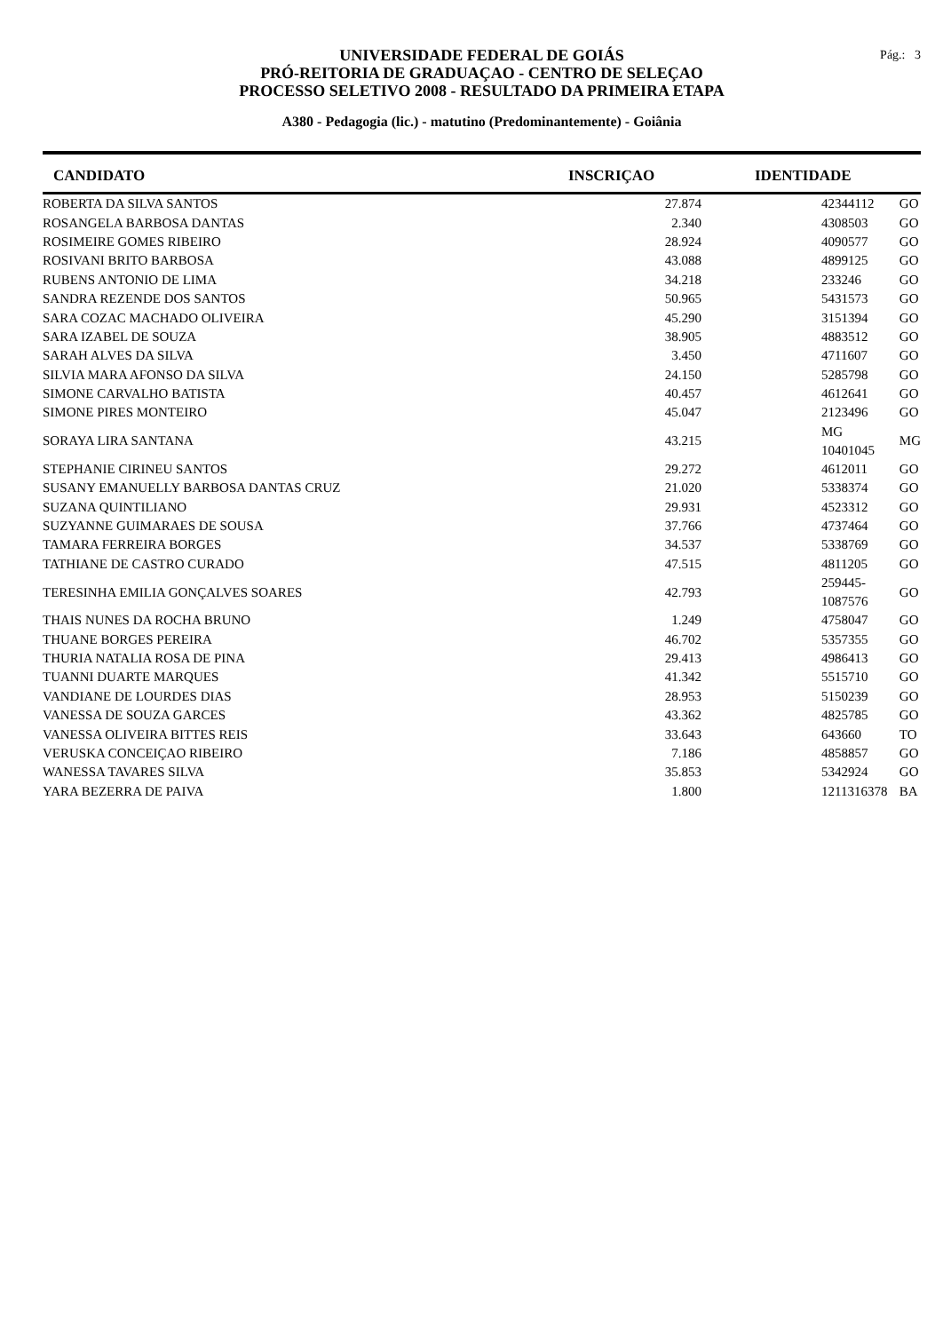Pág.: 3 UNIVERSIDADE FEDERAL DE GOIÁS
PRÓ-REITORIA DE GRADUAÇAO - CENTRO DE SELEÇAO
PROCESSO SELETIVO 2008 - RESULTADO DA PRIMEIRA ETAPA
A380 - Pedagogia (lic.) - matutino (Predominantemente) - Goiânia
| CANDIDATO | INSCRIÇAO | IDENTIDADE | |
| --- | --- | --- | --- |
| ROBERTA DA SILVA SANTOS | 27.874 | 42344112 | GO |
| ROSANGELA BARBOSA DANTAS | 2.340 | 4308503 | GO |
| ROSIMEIRE GOMES RIBEIRO | 28.924 | 4090577 | GO |
| ROSIVANI BRITO BARBOSA | 43.088 | 4899125 | GO |
| RUBENS ANTONIO DE LIMA | 34.218 | 233246 | GO |
| SANDRA REZENDE DOS SANTOS | 50.965 | 5431573 | GO |
| SARA COZAC MACHADO OLIVEIRA | 45.290 | 3151394 | GO |
| SARA IZABEL DE SOUZA | 38.905 | 4883512 | GO |
| SARAH ALVES DA SILVA | 3.450 | 4711607 | GO |
| SILVIA MARA AFONSO DA SILVA | 24.150 | 5285798 | GO |
| SIMONE CARVALHO BATISTA | 40.457 | 4612641 | GO |
| SIMONE PIRES MONTEIRO | 45.047 | 2123496 | GO |
| SORAYA LIRA SANTANA | 43.215 | MG 10401045 | MG |
| STEPHANIE CIRINEU SANTOS | 29.272 | 4612011 | GO |
| SUSANY EMANUELLY BARBOSA DANTAS CRUZ | 21.020 | 5338374 | GO |
| SUZANA QUINTILIANO | 29.931 | 4523312 | GO |
| SUZYANNE GUIMARAES DE SOUSA | 37.766 | 4737464 | GO |
| TAMARA FERREIRA BORGES | 34.537 | 5338769 | GO |
| TATHIANE DE CASTRO CURADO | 47.515 | 4811205 | GO |
| TERESINHA EMILIA GONÇALVES SOARES | 42.793 | 259445-1087576 | GO |
| THAIS NUNES DA ROCHA BRUNO | 1.249 | 4758047 | GO |
| THUANE BORGES PEREIRA | 46.702 | 5357355 | GO |
| THURIA NATALIA ROSA DE PINA | 29.413 | 4986413 | GO |
| TUANNI DUARTE MARQUES | 41.342 | 5515710 | GO |
| VANDIANE DE LOURDES DIAS | 28.953 | 5150239 | GO |
| VANESSA DE SOUZA GARCES | 43.362 | 4825785 | GO |
| VANESSA OLIVEIRA BITTES REIS | 33.643 | 643660 | TO |
| VERUSKA CONCEIÇAO RIBEIRO | 7.186 | 4858857 | GO |
| WANESSA TAVARES SILVA | 35.853 | 5342924 | GO |
| YARA BEZERRA DE PAIVA | 1.800 | 1211316378 | BA |